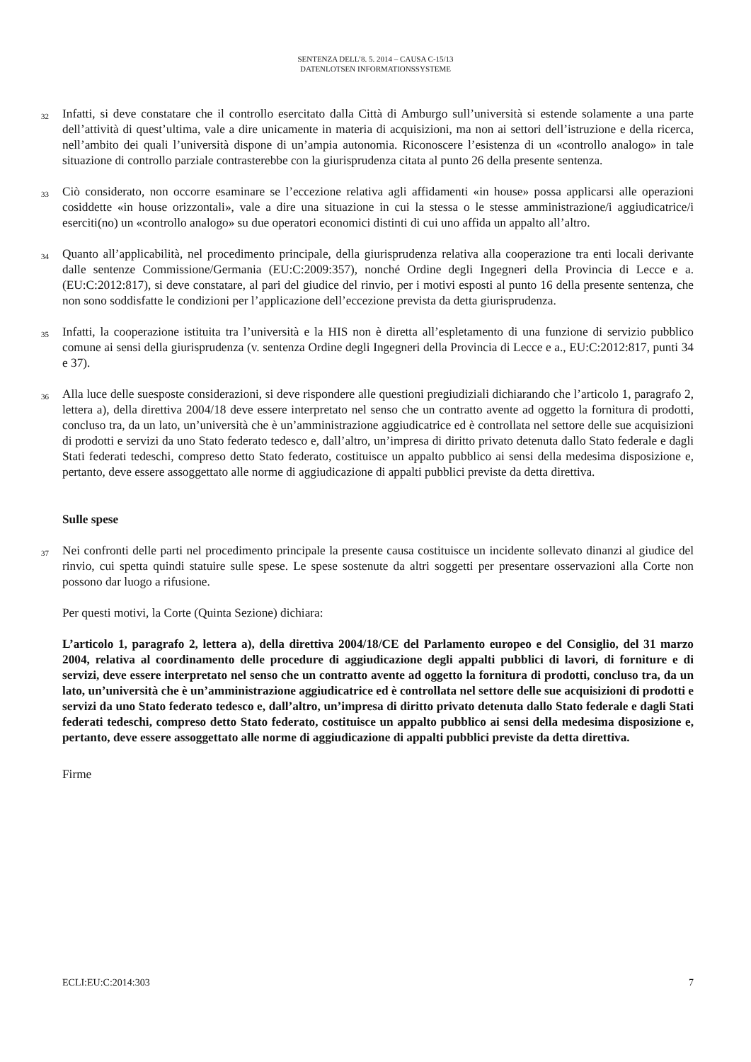SENTENZA DELL’8. 5. 2014 – CAUSA C-15/13
DATENLOTSEN INFORMATIONSSYSTEME
32
Infatti, si deve constatare che il controllo esercitato dalla Città di Amburgo sull’università si estende solamente a una parte dell’attività di quest’ultima, vale a dire unicamente in materia di acquisizioni, ma non ai settori dell’istruzione e della ricerca, nell’ambito dei quali l’università dispone di un’ampia autonomia. Riconoscere l’esistenza di un «controllo analogo» in tale situazione di controllo parziale contrasterebbe con la giurisprudenza citata al punto 26 della presente sentenza.
33
Ciò considerato, non occorre esaminare se l’eccezione relativa agli affidamenti «in house» possa applicarsi alle operazioni cosiddette «in house orizzontali», vale a dire una situazione in cui la stessa o le stesse amministrazione/i aggiudicatrice/i eserciti(no) un «controllo analogo» su due operatori economici distinti di cui uno affida un appalto all’altro.
34
Quanto all’applicabilità, nel procedimento principale, della giurisprudenza relativa alla cooperazione tra enti locali derivante dalle sentenze Commissione/Germania (EU:C:2009:357), nonché Ordine degli Ingegneri della Provincia di Lecce e a. (EU:C:2012:817), si deve constatare, al pari del giudice del rinvio, per i motivi esposti al punto 16 della presente sentenza, che non sono soddisfatte le condizioni per l’applicazione dell’eccezione prevista da detta giurisprudenza.
35
Infatti, la cooperazione istituita tra l’università e la HIS non è diretta all’espletamento di una funzione di servizio pubblico comune ai sensi della giurisprudenza (v. sentenza Ordine degli Ingegneri della Provincia di Lecce e a., EU:C:2012:817, punti 34 e 37).
36
Alla luce delle suesposte considerazioni, si deve rispondere alle questioni pregiudiziali dichiarando che l’articolo 1, paragrafo 2, lettera a), della direttiva 2004/18 deve essere interpretato nel senso che un contratto avente ad oggetto la fornitura di prodotti, concluso tra, da un lato, un’università che è un’amministrazione aggiudicatrice ed è controllata nel settore delle sue acquisizioni di prodotti e servizi da uno Stato federato tedesco e, dall’altro, un’impresa di diritto privato detenuta dallo Stato federale e dagli Stati federati tedeschi, compreso detto Stato federato, costituisce un appalto pubblico ai sensi della medesima disposizione e, pertanto, deve essere assoggettato alle norme di aggiudicazione di appalti pubblici previste da detta direttiva.
Sulle spese
37
Nei confronti delle parti nel procedimento principale la presente causa costituisce un incidente sollevato dinanzi al giudice del rinvio, cui spetta quindi statuire sulle spese. Le spese sostenute da altri soggetti per presentare osservazioni alla Corte non possono dar luogo a rifusione.
Per questi motivi, la Corte (Quinta Sezione) dichiara:
L’articolo 1, paragrafo 2, lettera a), della direttiva 2004/18/CE del Parlamento europeo e del Consiglio, del 31 marzo 2004, relativa al coordinamento delle procedure di aggiudicazione degli appalti pubblici di lavori, di forniture e di servizi, deve essere interpretato nel senso che un contratto avente ad oggetto la fornitura di prodotti, concluso tra, da un lato, un’università che è un’amministrazione aggiudicatrice ed è controllata nel settore delle sue acquisizioni di prodotti e servizi da uno Stato federato tedesco e, dall’altro, un’impresa di diritto privato detenuta dallo Stato federale e dagli Stati federati tedeschi, compreso detto Stato federato, costituisce un appalto pubblico ai sensi della medesima disposizione e, pertanto, deve essere assoggettato alle norme di aggiudicazione di appalti pubblici previste da detta direttiva.
Firme
ECLI:EU:C:2014:303 7